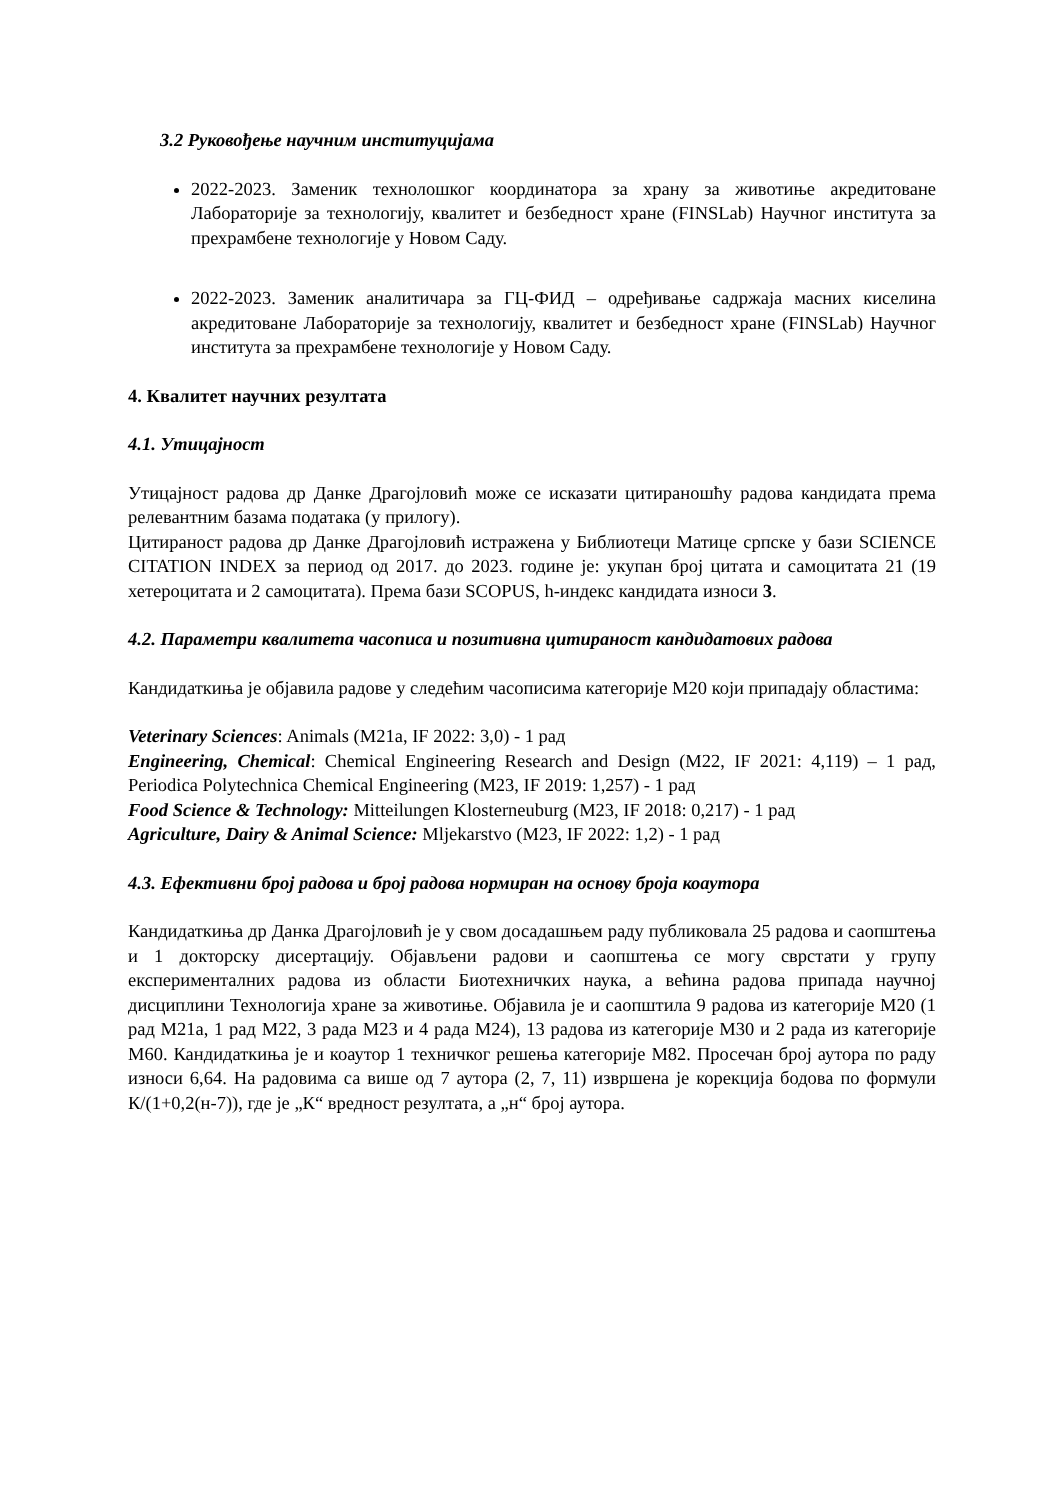3.2 Руковођење научним институцијама
2022-2023. Заменик технолошког координатора за храну за животиње акредитоване Лабораторије за технологију, квалитет и безбедност хране (FINSLab) Научног института за прехрамбене технологије у Новом Саду.
2022-2023. Заменик аналитичара за ГЦ-ФИД – одређивање садржаја масних киселина акредитоване Лабораторије за технологију, квалитет и безбедност хране (FINSLab) Научног института за прехрамбене технологије у Новом Саду.
4. Квалитет научних резултата
4.1. Утицајност
Утицајност радова др Данке Драгојловић може се исказати цитираношћу радова кандидата према релевантним базама података (у прилогу).
Цитираност радова др Данке Драгојловић истражена у Библиотеци Матице српске у бази SCIENCE CITATION INDEX за период од 2017. до 2023. године је: укупан број цитата и самоцитата 21 (19 хетероцитата и 2 самоцитата). Према бази SCOPUS, h-индекс кандидата износи 3.
4.2. Параметри квалитета часописа и позитивна цитираност кандидатових радова
Кандидаткиња је објавила радове у следећим часописима категорије М20 који припадају областима:
Veterinary Sciences: Animals (M21a, IF 2022: 3,0) - 1 рад
Engineering, Chemical: Chemical Engineering Research and Design (M22, IF 2021: 4,119) – 1 рад, Periodica Polytechnica Chemical Engineering (M23, IF 2019: 1,257) - 1 рад
Food Science & Technology: Mitteilungen Klosterneuburg (M23, IF 2018: 0,217) - 1 рад
Agriculture, Dairy & Animal Science: Mljekarstvo (M23, IF 2022: 1,2) - 1 рад
4.3. Ефективни број радова и број радова нормиран на основу броја коаутора
Кандидаткиња др Данка Драгојловић је у свом досадашњем раду публиковала 25 радова и саопштења и 1 докторску дисертацију. Објављени радови и саопштења се могу сврстати у групу експерименталних радова из области Биотехничких наука, а већина радова припада научној дисциплини Технологија хране за животиње. Објавила је и саопштила 9 радова из категорије М20 (1 рад М21а, 1 рад М22, 3 рада М23 и 4 рада М24), 13 радова из категорије М30 и 2 рада из категорије М60. Кандидаткиња је и коаутор 1 техничког решења категорије М82. Просечан број аутора по раду износи 6,64. На радовима са више од 7 аутора (2, 7, 11) извршена је корекција бодова по формули К/(1+0,2(н-7)), где је „К“ вредност резултата, а „н“ број аутора.